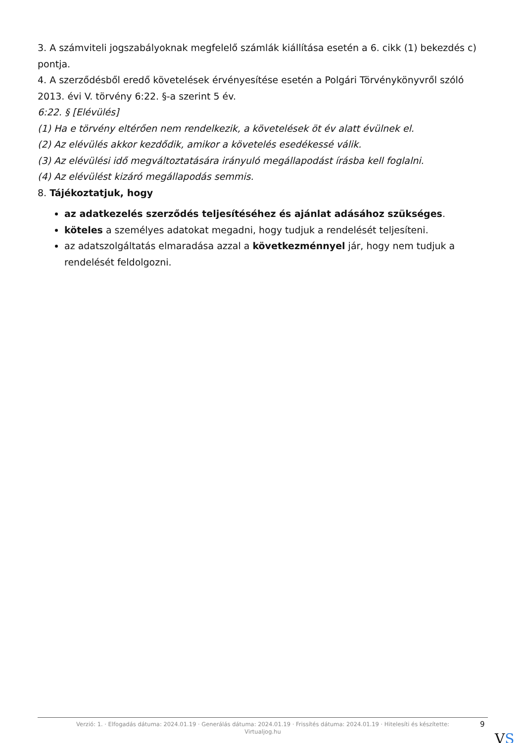3. A számviteli jogszabályoknak megfelelő számlák kiállítása esetén a 6. cikk (1) bekezdés c) pontja.
4. A szerződésből eredő követelések érvényesítése esetén a Polgári Törvénykönyvről szóló 2013. évi V. törvény 6:22. §-a szerint 5 év.
6:22. § [Elévülés]
(1) Ha e törvény eltérően nem rendelkezik, a követelések öt év alatt évülnek el.
(2) Az elévülés akkor kezdődik, amikor a követelés esedékessé válik.
(3) Az elévülési idő megváltoztatására irányuló megállapodást írásba kell foglalni.
(4) Az elévülést kizáró megállapodás semmis.
8. Tájékoztatjuk, hogy
az adatkezelés szerződés teljesítéséhez és ajánlat adásához szükséges.
köteles a személyes adatokat megadni, hogy tudjuk a rendelését teljesíteni.
az adatszolgáltatás elmaradása azzal a következménnyel jár, hogy nem tudjuk a rendelését feldolgozni.
Verzió: 1. · Elfogadás dátuma: 2024.01.19 · Generálás dátuma: 2024.01.19 · Frissítés dátuma: 2024.01.19 · Hitelesíti és készítette:
Virtualjog.hu
9
VS